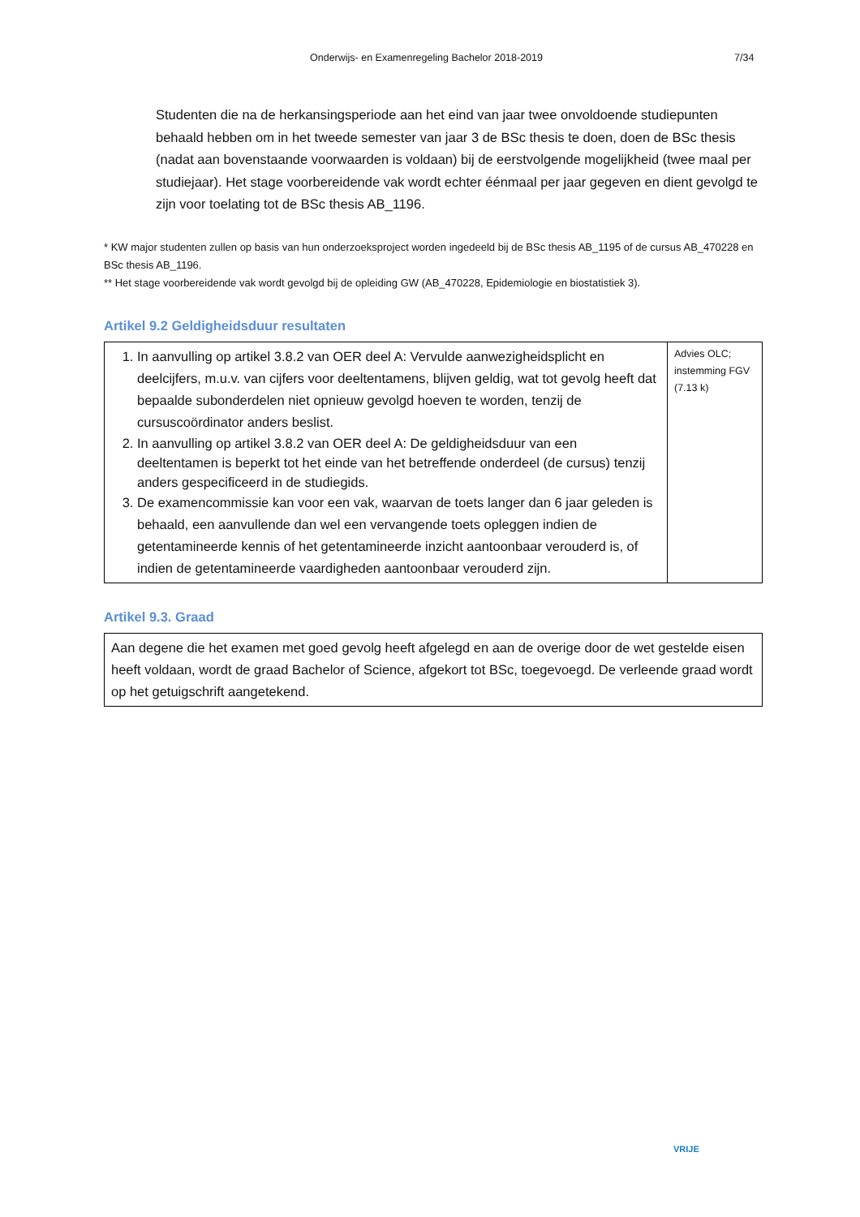Onderwijs- en Examenregeling Bachelor 2018-2019 7/34
Studenten die na de herkansingsperiode aan het eind van jaar twee onvoldoende studiepunten behaald hebben om in het tweede semester van jaar 3 de BSc thesis te doen, doen de BSc thesis (nadat aan bovenstaande voorwaarden is voldaan) bij de eerstvolgende mogelijkheid (twee maal per studiejaar). Het stage voorbereidende vak wordt echter éénmaal per jaar gegeven en dient gevolgd te zijn voor toelating tot de BSc thesis AB_1196.
* KW major studenten zullen op basis van hun onderzoeksproject worden ingedeeld bij de BSc thesis AB_1195 of de cursus AB_470228 en BSc thesis AB_1196.
** Het stage voorbereidende vak wordt gevolgd bij de opleiding GW (AB_470228, Epidemiologie en biostatistiek 3).
Artikel 9.2 Geldigheidsduur resultaten
| 1. In aanvulling op artikel 3.8.2 van OER deel A: Vervulde aanwezigheidsplicht en deelcijfers, m.u.v. van cijfers voor deeltentamens, blijven geldig, wat tot gevolg heeft dat bepaalde subonderdelen niet opnieuw gevolgd hoeven te worden, tenzij de cursuscoördinator anders beslist. 2. In aanvulling op artikel 3.8.2 van OER deel A: De geldigheidsduur van een deeltentamen is beperkt tot het einde van het betreffende onderdeel (de cursus) tenzij anders gespecificeerd in de studiegids. 3. De examencommissie kan voor een vak, waarvan de toets langer dan 6 jaar geleden is behaald, een aanvullende dan wel een vervangende toets opleggen indien de getentamineerde kennis of het getentamineerde inzicht aantoonbaar verouderd is, of indien de getentamineerde vaardigheden aantoonbaar verouderd zijn. | Advies OLC; instemming FGV (7.13 k) |
Artikel 9.3. Graad
| Aan degene die het examen met goed gevolg heeft afgelegd en aan de overige door de wet gestelde eisen heeft voldaan, wordt de graad Bachelor of Science, afgekort tot BSc, toegevoegd. De verleende graad wordt op het getuigschrift aangetekend. |
VRIJE